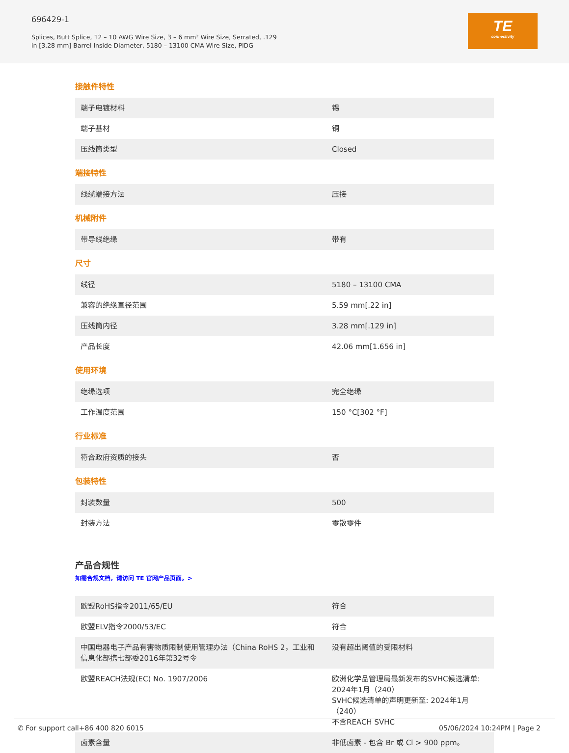696429-1
Splices, Butt Splice, 12 – 10 AWG Wire Size, 3 – 6 mm² Wire Size, Serrated, .129 in [3.28 mm] Barrel Inside Diameter, 5180 – 13100 CMA Wire Size, PIDG
TE
connectivity
接触件特性
| 端子电镀材料 | 锡 |
| 端子基材 | 铜 |
| 压线筒类型 | Closed |
端接特性
| 线缆端接方法 | 压接 |
机械附件
| 带导线绝缘 | 带有 |
尺寸
| 线径 | 5180 – 13100 CMA |
| 兼容的绝缘直径范围 | 5.59 mm[.22 in] |
| 压线筒内径 | 3.28 mm[.129 in] |
| 产品长度 | 42.06 mm[1.656 in] |
使用环境
| 绝缘选项 | 完全绝缘 |
| 工作温度范围 | 150 °C[302 °F] |
行业标准
| 符合政府资质的接头 | 否 |
包装特性
| 封装数量 | 500 |
| 封装方法 | 零散零件 |
产品合规性
如需合规文档，请访问 TE 官网产品页面。>
| 欧盟RoHS指令2011/65/EU | 符合 |
| 欧盟ELV指令2000/53/EC | 符合 |
| 中国电器电子产品有害物质限制使用管理办法（China RoHS 2，工业和信息化部携七部委2016年第32号令 | 没有超出阈值的受限材料 |
| 欧盟REACH法规(EC) No. 1907/2006 | 欧洲化学品管理局最新发布的SVHC候选清单: 2024年1月（240） SVHC候选清单的声明更新至: 2024年1月（240） 不含REACH SVHC |
| 卤素含量 | 非低卤素 - 包含 Br 或 Cl > 900 ppm。 |
✆ For support call+86 400 820 6015 05/06/2024 10:24PM | Page 2